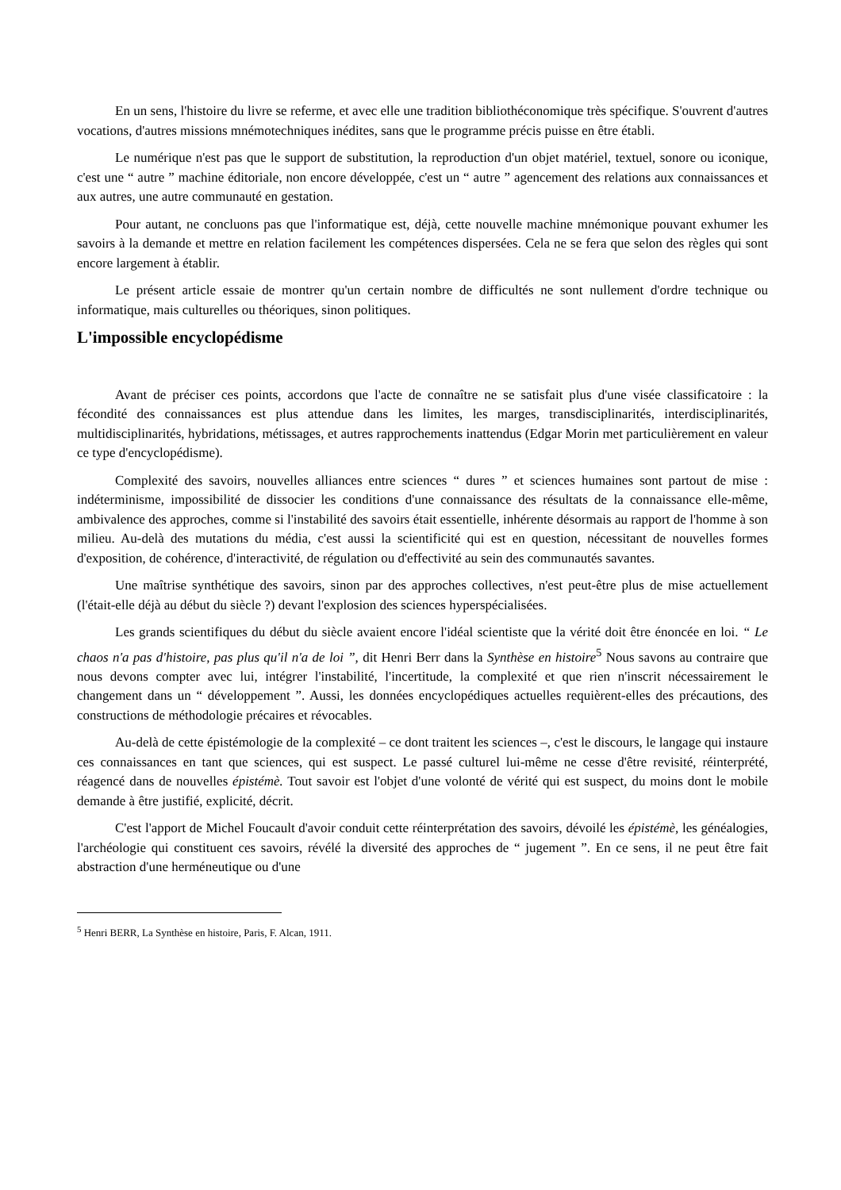En un sens, l'histoire du livre se referme, et avec elle une tradition bibliothéconomique très spécifique. S'ouvrent d'autres vocations, d'autres missions mnémotechniques inédites, sans que le programme précis puisse en être établi.
Le numérique n'est pas que le support de substitution, la reproduction d'un objet matériel, textuel, sonore ou iconique, c'est une “ autre ” machine éditoriale, non encore développée, c'est un “ autre ” agencement des relations aux connaissances et aux autres, une autre communauté en gestation.
Pour autant, ne concluons pas que l'informatique est, déjà, cette nouvelle machine mnémonique pouvant exhumer les savoirs à la demande et mettre en relation facilement les compétences dispersées. Cela ne se fera que selon des règles qui sont encore largement à établir.
Le présent article essaie de montrer qu'un certain nombre de difficultés ne sont nullement d'ordre technique ou informatique, mais culturelles ou théoriques, sinon politiques.
L'impossible encyclopédisme
Avant de préciser ces points, accordons que l'acte de connaître ne se satisfait plus d'une visée classificatoire : la fécondité des connaissances est plus attendue dans les limites, les marges, transdisciplinarités, interdisciplinarités, multidisciplinarités, hybridations, métissages, et autres rapprochements inattendus (Edgar Morin met particulièrement en valeur ce type d'encyclopédisme).
Complexité des savoirs, nouvelles alliances entre sciences “ dures ” et sciences humaines sont partout de mise : indéterminisme, impossibilité de dissocier les conditions d'une connaissance des résultats de la connaissance elle-même, ambivalence des approches, comme si l'instabilité des savoirs était essentielle, inhérente désormais au rapport de l'homme à son milieu. Au-delà des mutations du média, c'est aussi la scientificité qui est en question, nécessitant de nouvelles formes d'exposition, de cohérence, d'interactivité, de régulation ou d'effectivité au sein des communautés savantes.
Une maîtrise synthétique des savoirs, sinon par des approches collectives, n'est peut-être plus de mise actuellement (l'était-elle déjà au début du siècle ?) devant l'explosion des sciences hyperspécialisées.
Les grands scientifiques du début du siècle avaient encore l'idéal scientiste que la vérité doit être énoncée en loi. “ Le chaos n'a pas d'histoire, pas plus qu'il n'a de loi ”, dit Henri Berr dans la Synthèse en histoire<sup>5</sup> Nous savons au contraire que nous devons compter avec lui, intégrer l'instabilité, l'incertitude, la complexité et que rien n'inscrit nécessairement le changement dans un “ développement ”. Aussi, les données encyclopédiques actuelles requièrent-elles des précautions, des constructions de méthodologie précaires et révocables.
Au-delà de cette épistémologie de la complexité – ce dont traitent les sciences –, c'est le discours, le langage qui instaure ces connaissances en tant que sciences, qui est suspect. Le passé culturel lui-même ne cesse d'être revisité, réinterprété, réagencé dans de nouvelles épistémè. Tout savoir est l'objet d'une volonté de vérité qui est suspect, du moins dont le mobile demande à être justifié, explicité, décrit.
C'est l'apport de Michel Foucault d'avoir conduit cette réinterprétation des savoirs, dévoilé les épistémè, les généalogies, l'archéologie qui constituent ces savoirs, révélé la diversité des approches de “ jugement ”. En ce sens, il ne peut être fait abstraction d'une herméneutique ou d'une
<sup>5</sup> Henri BERR, La Synthèse en histoire, Paris, F. Alcan, 1911.